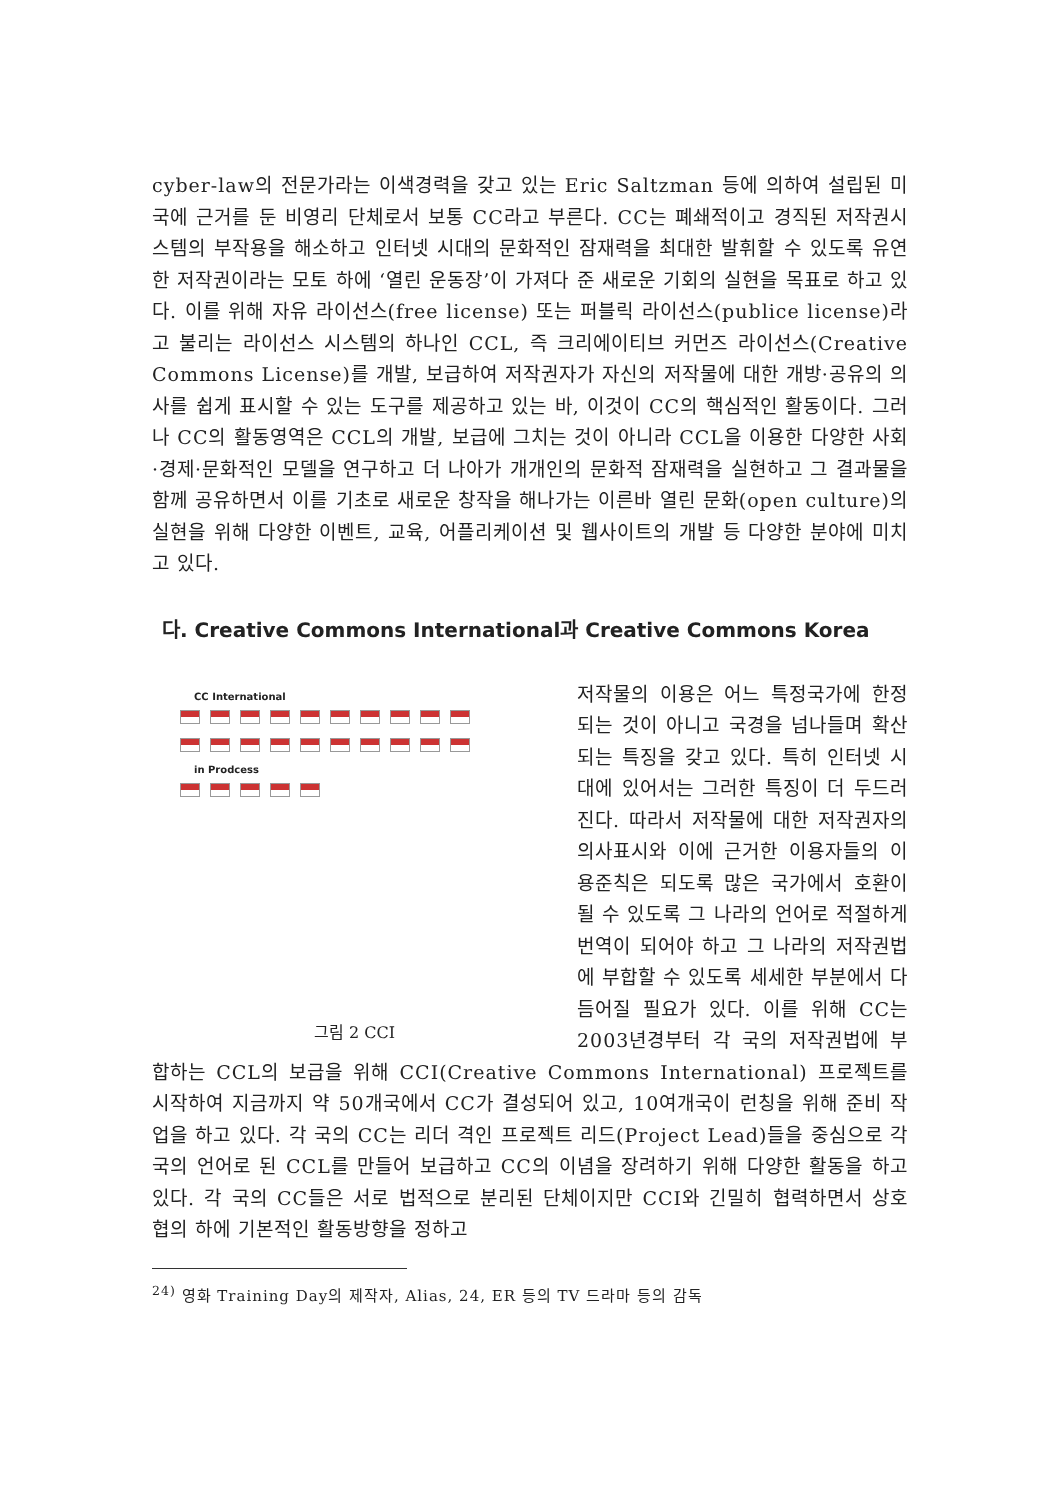cyber-law의 전문가라는 이색경력을 갖고 있는 Eric Saltzman 등에 의하여 설립된 미국에 근거를 둔 비영리 단체로서 보통 CC라고 부른다. CC는 폐쇄적이고 경직된 저작권시스템의 부작용을 해소하고 인터넷 시대의 문화적인 잠재력을 최대한 발휘할 수 있도록 유연한 저작권이라는 모토 하에 ‘열린 운동장’이 가져다 준 새로운 기회의 실현을 목표로 하고 있다. 이를 위해 자유 라이선스(free license) 또는 퍼블릭 라이선스(publice license)라고 불리는 라이선스 시스템의 하나인 CCL, 즉 크리에이티브 커먼즈 라이선스(Creative Commons License)를 개발, 보급하여 저작권자가 자신의 저작물에 대한 개방·공유의 의사를 쉽게 표시할 수 있는 도구를 제공하고 있는 바, 이것이 CC의 핵심적인 활동이다. 그러나 CC의 활동영역은 CCL의 개발, 보급에 그치는 것이 아니라 CCL을 이용한 다양한 사회·경제·문화적인 모델을 연구하고 더 나아가 개개인의 문화적 잠재력을 실현하고 그 결과물을 함께 공유하면서 이를 기초로 새로운 창작을 해나가는 이른바 열린 문화(open culture)의 실현을 위해 다양한 이벤트, 교육, 어플리케이션 및 웹사이트의 개발 등 다양한 분야에 미치고 있다.
다. Creative Commons International과 Creative Commons Korea
CC International
in Prodcess
그림 2 CCI
저작물의 이용은 어느 특정국가에 한정되는 것이 아니고 국경을 넘나들며 확산되는 특징을 갖고 있다. 특히 인터넷 시대에 있어서는 그러한 특징이 더 두드러진다. 따라서 저작물에 대한 저작권자의 의사표시와 이에 근거한 이용자들의 이용준칙은 되도록 많은 국가에서 호환이 될 수 있도록 그 나라의 언어로 적절하게 번역이 되어야 하고 그 나라의 저작권법에 부합할 수 있도록 세세한 부분에서 다듬어질 필요가 있다. 이를 위해 CC는 2003년경부터 각 국의 저작권법에 부합하는 CCL의 보급을 위해 CCI(Creative Commons International) 프로젝트를 시작하여 지금까지 약 50개국에서 CC가 결성되어 있고, 10여개국이 런칭을 위해 준비 작업을 하고 있다. 각 국의 CC는 리더 격인 프로젝트 리드(Project Lead)들을 중심으로 각 국의 언어로 된 CCL를 만들어 보급하고 CC의 이념을 장려하기 위해 다양한 활동을 하고 있다. 각 국의 CC들은 서로 법적으로 분리된 단체이지만 CCI와 긴밀히 협력하면서 상호 협의 하에 기본적인 활동방향을 정하고
<sup>24)</sup> 영화 Training Day의 제작자, Alias, 24, ER 등의 TV 드라마 등의 감독